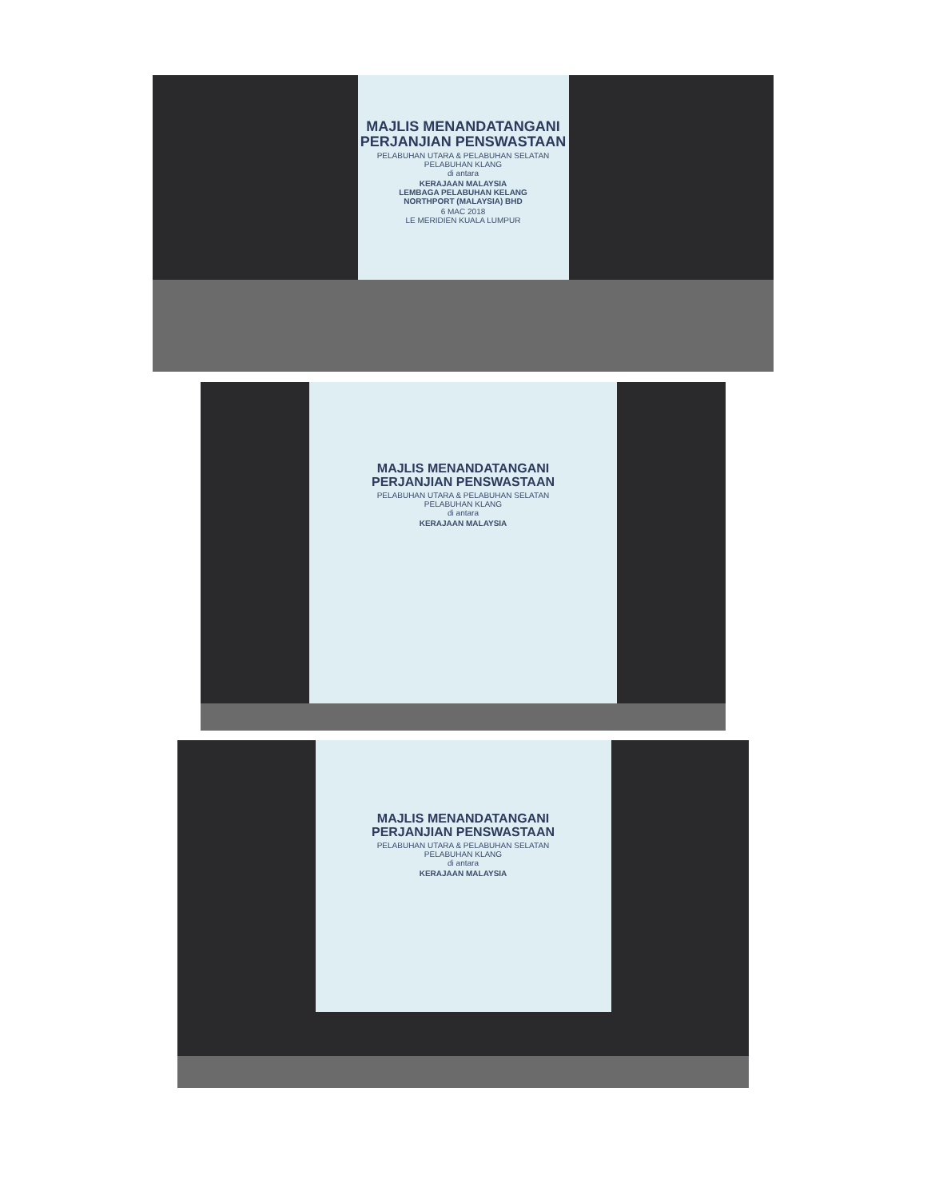MAJLIS MENANDATANGANI
PERJANJIAN PENSWASTAAN
PELABUHAN UTARA & PELABUHAN SELATAN
PELABUHAN KLANG
di antara
KERAJAAN MALAYSIA
LEMBAGA PELABUHAN KELANG
NORTHPORT (MALAYSIA) BHD
6 MAC 2018
LE MERIDIEN KUALA LUMPUR
MAJLIS MENANDATANGANI
PERJANJIAN PENSWASTAAN
PELABUHAN UTARA & PELABUHAN SELATAN
PELABUHAN KLANG
di antara
KERAJAAN MALAYSIA
MAJLIS MENANDATANGANI
PERJANJIAN PENSWASTAAN
PELABUHAN UTARA & PELABUHAN SELATAN
PELABUHAN KLANG
di antara
KERAJAAN MALAYSIA